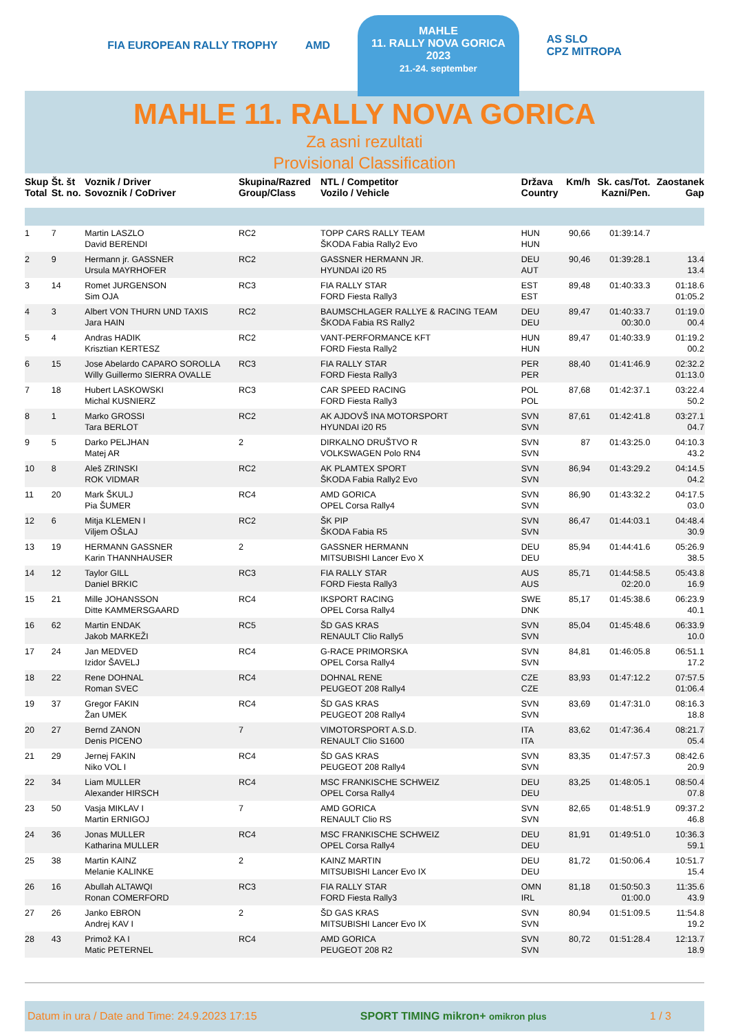FIA EUROPEAN RALLY TROPHY AMD
MAHLE
11. RALLY NOVA GORICA
2023
21.-24. september
AS SLO
CPZ MITROPA
MAHLE 11. RALLY NOVA GORICA
Za asni rezultati
Provisional Classification
| Skup Total | Št. št St. no. | Voznik / Driver Sovoznik / CoDriver | Skupina/Razred Group/Class | NTL / Competitor Vozilo / Vehicle | Država Country | Km/h | Sk. cas/Tot. Kazni/Pen. | Zaostanek Gap | |
| --- | --- | --- | --- | --- | --- | --- | --- | --- | --- |
| 1 | 7 | Martin LASZLO David BERENDI | RC2 | TOPP CARS RALLY TEAM ŠKODA Fabia Rally2 Evo | HUN HUN | 90,66 | 01:39:14.7 | | |
| 2 | 9 | Hermann jr. GASSNER Ursula MAYRHOFER | RC2 | GASSNER HERMANN JR. HYUNDAI i20 R5 | DEU AUT | 90,46 | 01:39:28.1 | 13.4 13.4 | |
| 3 | 14 | Romet JURGENSON Sim OJA | RC3 | FIA RALLY STAR FORD Fiesta Rally3 | EST EST | 89,48 | 01:40:33.3 | 01:18.6 01:05.2 | |
| 4 | 3 | Albert VON THURN UND TAXIS Jara HAIN | RC2 | BAUMSCHLAGER RALLYE & RACING TEAM ŠKODA Fabia RS Rally2 | DEU DEU | 89,47 | 01:40:33.7 00:30.0 | 01:19.0 00.4 | |
| 5 | 4 | Andras HADIK Krisztian KERTESZ | RC2 | VANT-PERFORMANCE KFT FORD Fiesta Rally2 | HUN HUN | 89,47 | 01:40:33.9 | 01:19.2 00.2 | |
| 6 | 15 | Jose Abelardo CAPARO SOROLLA Willy Guillermo SIERRA OVALLE | RC3 | FIA RALLY STAR FORD Fiesta Rally3 | PER PER | 88,40 | 01:41:46.9 | 02:32.2 01:13.0 | |
| 7 | 18 | Hubert LASKOWSKI Michal KUSNIERZ | RC3 | CAR SPEED RACING FORD Fiesta Rally3 | POL POL | 87,68 | 01:42:37.1 | 03:22.4 50.2 | |
| 8 | 1 | Marko GROSSI Tara BERLOT | RC2 | AK AJDOVŠ INA MOTORSPORT HYUNDAI i20 R5 | SVN SVN | 87,61 | 01:42:41.8 | 03:27.1 04.7 | |
| 9 | 5 | Darko PELJHAN Matej AR | 2 | DIRKALNO DRUŠTVO R VOLKSWAGEN Polo RN4 | SVN SVN | 87 | 01:43:25.0 | 04:10.3 43.2 | |
| 10 | 8 | Aleš ZRINSKI ROK VIDMAR | RC2 | AK PLAMTEX SPORT ŠKODA Fabia Rally2 Evo | SVN SVN | 86,94 | 01:43:29.2 | 04:14.5 04.2 | |
| 11 | 20 | Mark ŠKULJ Pia ŠUMER | RC4 | AMD GORICA OPEL Corsa Rally4 | SVN SVN | 86,90 | 01:43:32.2 | 04:17.5 03.0 | |
| 12 | 6 | Mitja KLEMEN I Viljem OŠLAJ | RC2 | ŠK PIP ŠKODA Fabia R5 | SVN SVN | 86,47 | 01:44:03.1 | 04:48.4 30.9 | |
| 13 | 19 | HERMANN GASSNER Karin THANNHAUSER | 2 | GASSNER HERMANN MITSUBISHI Lancer Evo X | DEU DEU | 85,94 | 01:44:41.6 | 05:26.9 38.5 | |
| 14 | 12 | Taylor GILL Daniel BRKIC | RC3 | FIA RALLY STAR FORD Fiesta Rally3 | AUS AUS | 85,71 | 01:44:58.5 02:20.0 | 05:43.8 16.9 | |
| 15 | 21 | Mille JOHANSSON Ditte KAMMERSGAARD | RC4 | IKSPORT RACING OPEL Corsa Rally4 | SWE DNK | 85,17 | 01:45:38.6 | 06:23.9 40.1 | |
| 16 | 62 | Martin ENDAK Jakob MARKEŽI | RC5 | ŠD GAS KRAS RENAULT Clio Rally5 | SVN SVN | 85,04 | 01:45:48.6 | 06:33.9 10.0 | |
| 17 | 24 | Jan MEDVED Izidor ŠAVELJ | RC4 | G-RACE PRIMORSKA OPEL Corsa Rally4 | SVN SVN | 84,81 | 01:46:05.8 | 06:51.1 17.2 | |
| 18 | 22 | Rene DOHNAL Roman SVEC | RC4 | DOHNAL RENE PEUGEOT 208 Rally4 | CZE CZE | 83,93 | 01:47:12.2 | 07:57.5 01:06.4 | |
| 19 | 37 | Gregor FAKIN Žan UMEK | RC4 | ŠD GAS KRAS PEUGEOT 208 Rally4 | SVN SVN | 83,69 | 01:47:31.0 | 08:16.3 18.8 | |
| 20 | 27 | Bernd ZANON Denis PICENO | 7 | VIMOTORSPORT A.S.D. RENAULT Clio S1600 | ITA ITA | 83,62 | 01:47:36.4 | 08:21.7 05.4 | |
| 21 | 29 | Jernej FAKIN Niko VOL I | RC4 | ŠD GAS KRAS PEUGEOT 208 Rally4 | SVN SVN | 83,35 | 01:47:57.3 | 08:42.6 20.9 | |
| 22 | 34 | Liam MULLER Alexander HIRSCH | RC4 | MSC FRANKISCHE SCHWEIZ OPEL Corsa Rally4 | DEU DEU | 83,25 | 01:48:05.1 | 08:50.4 07.8 | |
| 23 | 50 | Vasja MIKLAV I Martin ERNIGOJ | 7 | AMD GORICA RENAULT Clio RS | SVN SVN | 82,65 | 01:48:51.9 | 09:37.2 46.8 | |
| 24 | 36 | Jonas MULLER Katharina MULLER | RC4 | MSC FRANKISCHE SCHWEIZ OPEL Corsa Rally4 | DEU DEU | 81,91 | 01:49:51.0 | 10:36.3 59.1 | |
| 25 | 38 | Martin KAINZ Melanie KALINKE | 2 | KAINZ MARTIN MITSUBISHI Lancer Evo IX | DEU DEU | 81,72 | 01:50:06.4 | 10:51.7 15.4 | |
| 26 | 16 | Abullah ALTAWQI Ronan COMERFORD | RC3 | FIA RALLY STAR FORD Fiesta Rally3 | OMN IRL | 81,18 | 01:50:50.3 01:00.0 | 11:35.6 43.9 | |
| 27 | 26 | Janko EBRON Andrej KAV I | 2 | ŠD GAS KRAS MITSUBISHI Lancer Evo IX | SVN SVN | 80,94 | 01:51:09.5 | 11:54.8 19.2 | |
| 28 | 43 | Primož KA I Matic PETERNEL | RC4 | AMD GORICA PEUGEOT 208 R2 | SVN SVN | 80,72 | 01:51:28.4 | 12:13.7 18.9 | |
Datum in ura / Date and Time: 24.9.2023 17:15 SPORT TIMING mikron+ omikron plus 1 / 3